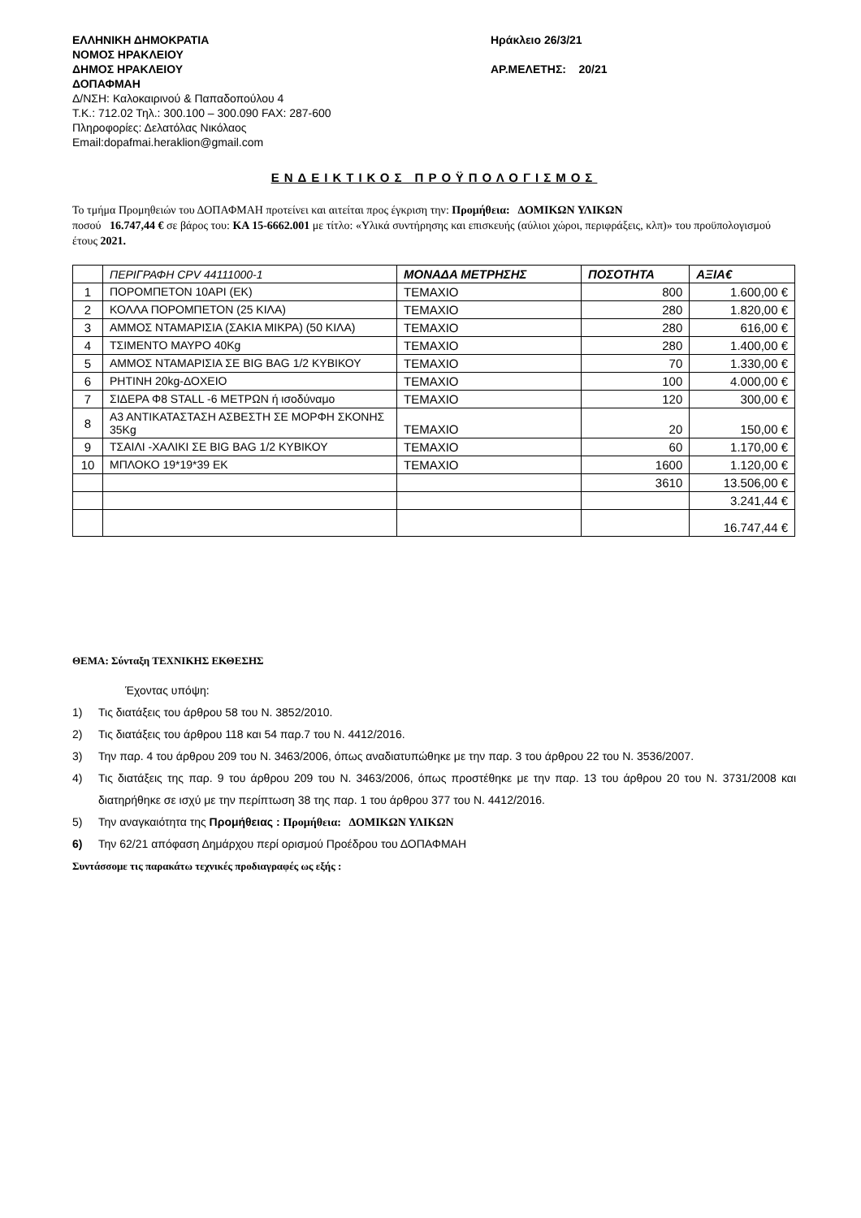ΕΛΛΗΝΙΚΗ ΔΗΜΟΚΡΑΤΙΑ
ΝΟΜΟΣ ΗΡΑΚΛΕΙΟΥ
ΔΗΜΟΣ ΗΡΑΚΛΕΙΟΥ
ΔΟΠΑΦΜΑΗ
Δ/ΝΣΗ: Καλοκαιρινού & Παπαδοπούλου 4
Τ.Κ.: 712.02 Τηλ.: 300.100 – 300.090 FAX: 287-600
Πληροφορίες: Δελατόλας Νικόλαος
Email:dopafmai.heraklion@gmail.com
Ηράκλειο 26/3/21
ΑΡ.ΜΕΛΕΤΗΣ: 20/21
ΕΝΔΕΙΚΤΙΚΟΣ ΠΡΟΫΠΟΛΟΓΙΣΜΟΣ
Το τμήμα Προμηθειών του ΔΟΠΑΦΜΑΗ προτείνει και αιτείται προς έγκριση την: Προμήθεια: ΔΟΜΙΚΩΝ ΥΛΙΚΩΝ
ποσού 16.747,44 € σε βάρος του: ΚΑ 15-6662.001 με τίτλο: «Υλικά συντήρησης και επισκευής (αύλιοι χώροι, περιφράξεις, κλπ)» του προϋπολογισμού έτους 2021.
| | ΠΕΡΙΓΡΑΦΗ CPV 44111000-1 | ΜΟΝΑΔΑ ΜΕΤΡΗΣΗΣ | ΠΟΣΟΤΗΤΑ | ΑΞΙΑ€ |
| --- | --- | --- | --- | --- |
| 1 | ΠΟΡΟΜΠΕΤΟΝ 10ΑΡΙ (ΕΚ) | ΤΕΜΑΧΙΟ | 800 | 1.600,00 € |
| 2 | ΚΟΛΛΑ ΠΟΡΟΜΠΕΤΟΝ (25 ΚΙΛΑ) | ΤΕΜΑΧΙΟ | 280 | 1.820,00 € |
| 3 | ΑΜΜΟΣ ΝΤΑΜΑΡΙΣΙΑ (ΣΑΚΙΑ ΜΙΚΡΑ) (50 ΚΙΛΑ) | ΤΕΜΑΧΙΟ | 280 | 616,00 € |
| 4 | ΤΣΙΜΕΝΤΟ ΜΑΥΡΟ 40Kg | ΤΕΜΑΧΙΟ | 280 | 1.400,00 € |
| 5 | ΑΜΜΟΣ ΝΤΑΜΑΡΙΣΙΑ ΣΕ BIG BAG 1/2 ΚΥΒΙΚΟΥ | ΤΕΜΑΧΙΟ | 70 | 1.330,00 € |
| 6 | ΡΗΤΙΝΗ 20kg-ΔΟΧΕΙΟ | ΤΕΜΑΧΙΟ | 100 | 4.000,00 € |
| 7 | ΣΙΔΕΡΑ Φ8 STALL -6 ΜΕΤΡΩΝ ή ισοδύναμο | ΤΕΜΑΧΙΟ | 120 | 300,00 € |
| 8 | Α3 ΑΝΤΙΚΑΤΑΣΤΑΣΗ ΑΣΒΕΣΤΗ ΣΕ ΜΟΡΦΗ ΣΚΟΝΗΣ 35Kg | ΤΕΜΑΧΙΟ | 20 | 150,00 € |
| 9 | ΤΣΑΙΛΙ -ΧΑΛΙΚΙ ΣΕ BIG BAG 1/2 ΚΥΒΙΚΟΥ | ΤΕΜΑΧΙΟ | 60 | 1.170,00 € |
| 10 | ΜΠΛΟΚΟ 19*19*39 ΕΚ | ΤΕΜΑΧΙΟ | 1600 | 1.120,00 € |
| | | | 3610 | 13.506,00 € |
| | | | | 3.241,44 € |
| | | | | 16.747,44 € |
ΘΕΜΑ: Σύνταξη ΤΕΧΝΙΚΗΣ ΕΚΘΕΣΗΣ
Έχοντας υπόψη:
1) Τις διατάξεις του άρθρου 58 του Ν. 3852/2010.
2) Τις διατάξεις του άρθρου 118 και 54 παρ.7 του Ν. 4412/2016.
3) Την παρ. 4 του άρθρου 209 του Ν. 3463/2006, όπως αναδιατυπώθηκε με την παρ. 3 του άρθρου 22 του Ν. 3536/2007.
4) Τις διατάξεις της παρ. 9 του άρθρου 209 του Ν. 3463/2006, όπως προστέθηκε με την παρ. 13 του άρθρου 20 του Ν. 3731/2008 και διατηρήθηκε σε ισχύ με την περίπτωση 38 της παρ. 1 του άρθρου 377 του Ν. 4412/2016.
5) Την αναγκαιότητα της Προμήθειας : Προμήθεια: ΔΟΜΙΚΩΝ ΥΛΙΚΩΝ
6) Την 62/21 απόφαση Δημάρχου περί ορισμού Προέδρου του ΔΟΠΑΦΜΑΗ
Συντάσσομε τις παρακάτω τεχνικές προδιαγραφές ως εξής :